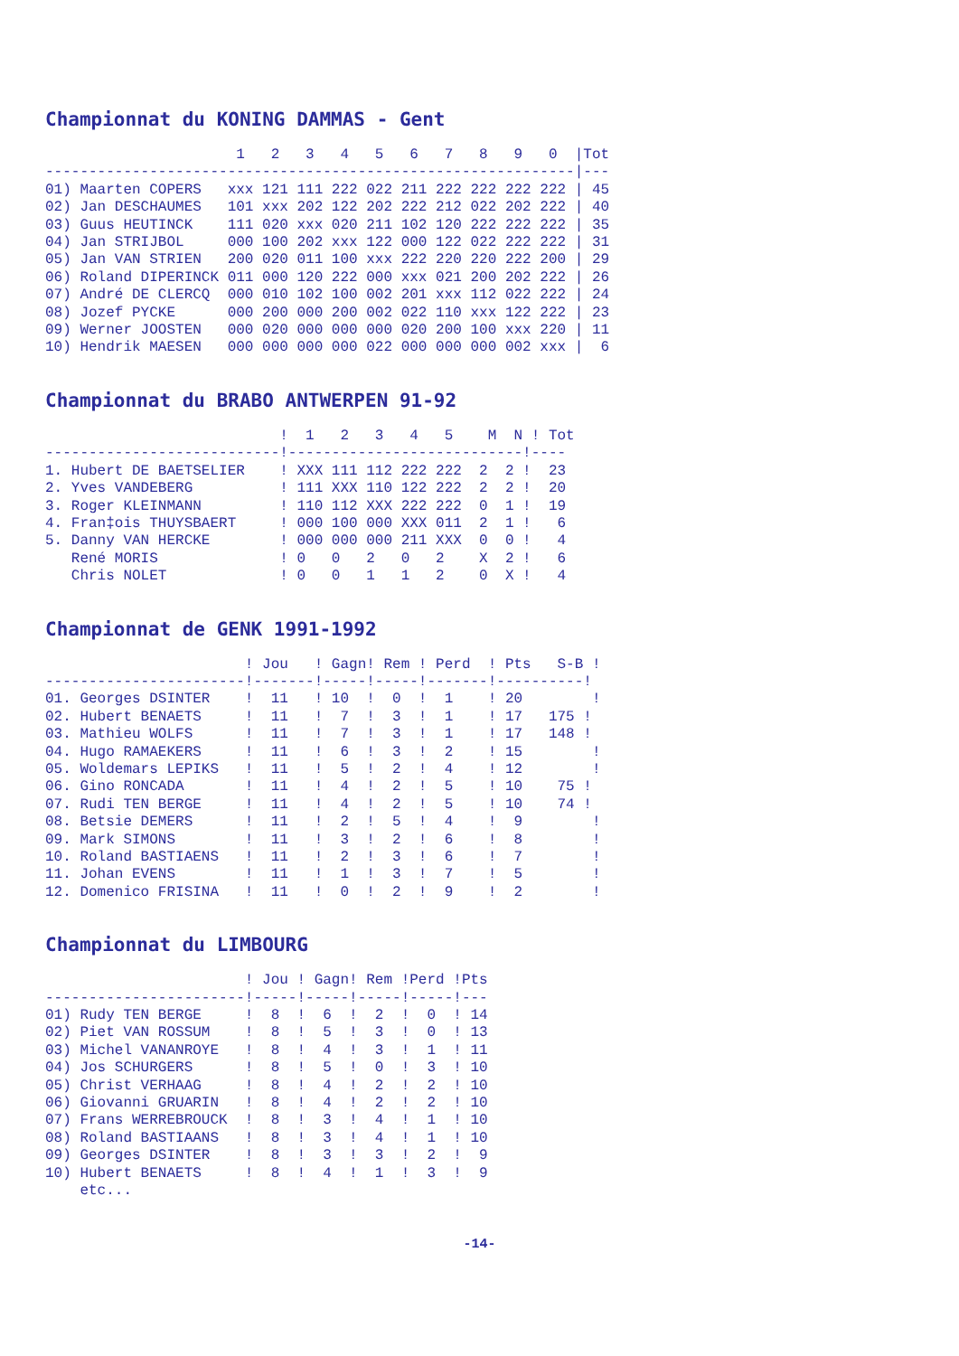Championnat du KONING DAMMAS - Gent
                      1   2   3   4   5   6   7   8   9   0  |Tot
-------------------------------------------------------------|---
01) Maarten COPERS   xxx 121 111 222 022 211 222 222 222 222 | 45
02) Jan DESCHAUMES   101 xxx 202 122 202 222 212 022 202 222 | 40
03) Guus HEUTINCK    111 020 xxx 020 211 102 120 222 222 222 | 35
04) Jan STRIJBOL     000 100 202 xxx 122 000 122 022 222 222 | 31
05) Jan VAN STRIEN   200 020 011 100 xxx 222 220 220 222 200 | 29
06) Roland DIPERINCK 011 000 120 222 000 xxx 021 200 202 222 | 26
07) André DE CLERCQ  000 010 102 100 002 201 xxx 112 022 222 | 24
08) Jozef PYCKE      000 200 000 200 002 022 110 xxx 122 222 | 23
09) Werner JOOSTEN   000 020 000 000 000 020 200 100 xxx 220 | 11
10) Hendrik MAESEN   000 000 000 000 022 000 000 000 002 xxx |  6
Championnat du BRABO ANTWERPEN 91-92
                           !  1   2   3   4   5    M  N ! Tot
---------------------------!---------------------------!----
1. Hubert DE BAETSELIER    ! XXX 111 112 222 222  2  2 !  23
2. Yves VANDEBERG          ! 111 XXX 110 122 222  2  2 !  20
3. Roger KLEINMANN         ! 110 112 XXX 222 222  0  1 !  19
4. Fran‡ois THUYSBAERT     ! 000 100 000 XXX 011  2  1 !   6
5. Danny VAN HERCKE        ! 000 000 000 211 XXX  0  0 !   4
   René MORIS              ! 0   0   2   0   2    X  2 !   6
   Chris NOLET             ! 0   0   1   1   2    0  X !   4
Championnat de GENK 1991-1992
                       ! Jou   ! Gagn! Rem ! Perd  ! Pts   S-B !
-----------------------!-------!-----!-----!-------!----------!
01. Georges DSINTER    !  11   ! 10  !  0  !  1    ! 20        !
02. Hubert BENAETS     !  11   !  7  !  3  !  1    ! 17   175 !
03. Mathieu WOLFS      !  11   !  7  !  3  !  1    ! 17   148 !
04. Hugo RAMAEKERS     !  11   !  6  !  3  !  2    ! 15        !
05. Woldemars LEPIKS   !  11   !  5  !  2  !  4    ! 12        !
06. Gino RONCADA       !  11   !  4  !  2  !  5    ! 10    75 !
07. Rudi TEN BERGE     !  11   !  4  !  2  !  5    ! 10    74 !
08. Betsie DEMERS      !  11   !  2  !  5  !  4    !  9        !
09. Mark SIMONS        !  11   !  3  !  2  !  6    !  8        !
10. Roland BASTIAENS   !  11   !  2  !  3  !  6    !  7        !
11. Johan EVENS        !  11   !  1  !  3  !  7    !  5        !
12. Domenico FRISINA   !  11   !  0  !  2  !  9    !  2        !
Championnat du LIMBOURG
                       ! Jou ! Gagn! Rem !Perd !Pts
-----------------------!-----!-----!-----!-----!---
01) Rudy TEN BERGE     !  8  !  6  !  2  !  0  ! 14
02) Piet VAN ROSSUM    !  8  !  5  !  3  !  0  ! 13
03) Michel VANANROYE   !  8  !  4  !  3  !  1  ! 11
04) Jos SCHURGERS      !  8  !  5  !  0  !  3  ! 10
05) Christ VERHAAG     !  8  !  4  !  2  !  2  ! 10
06) Giovanni GRUARIN   !  8  !  4  !  2  !  2  ! 10
07) Frans WERREBROUCK  !  8  !  3  !  4  !  1  ! 10
08) Roland BASTIAANS   !  8  !  3  !  4  !  1  ! 10
09) Georges DSINTER    !  8  !  3  !  3  !  2  !  9
10) Hubert BENAETS     !  8  !  4  !  1  !  3  !  9
    etc...
-14-